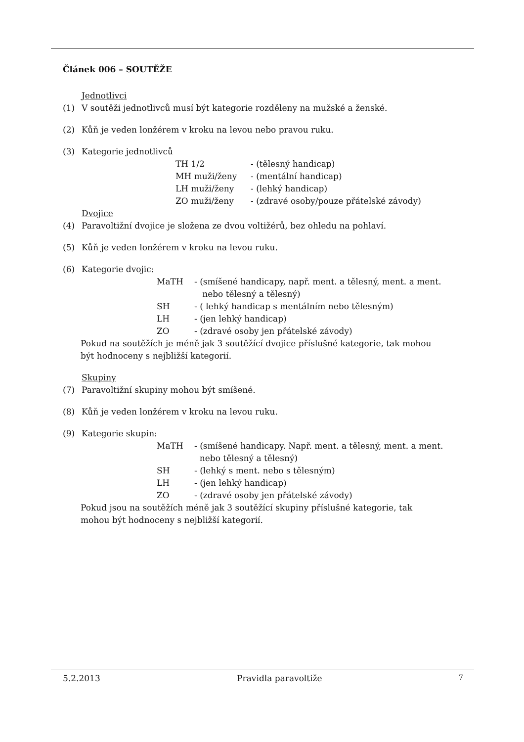Článek 006 – SOUTĚŽE
Jednotlivci
(1) V soutěži jednotlivců musí být kategorie rozděleny na mužské a ženské.
(2) Kůň je veden lonžérem v kroku na levou nebo pravou ruku.
(3) Kategorie jednotlivců
| TH 1/2 | - (tělesný handicap) |
| MH muži/ženy | - (mentální handicap) |
| LH muži/ženy | - (lehký handicap) |
| ZO muži/ženy | - (zdravé osoby/pouze přátelské závody) |
Dvojice
(4) Paravoltižní dvojice je složena ze dvou voltižérů, bez ohledu na pohlaví.
(5) Kůň je veden lonžérem v kroku na levou ruku.
(6) Kategorie dvojic:
| MaTH | - (smíšené handicapy, např. ment. a tělesný, ment. a ment. nebo tělesný a tělesný) |
| SH | - ( lehký handicap s mentálním nebo tělesným) |
| LH | - (jen lehký handicap) |
| ZO | - (zdravé osoby jen přátelské závody) |
Pokud na soutěžích je méně jak 3 soutěžící dvojice příslušné kategorie, tak mohou
být hodnoceny s nejbližší kategorií.
Skupiny
(7) Paravoltižní skupiny mohou být smíšené.
(8) Kůň je veden lonžérem v kroku na levou ruku.
(9) Kategorie skupin:
| MaTH | - (smíšené handicapy. Např. ment. a tělesný, ment. a ment. nebo tělesný a tělesný) |
| SH | - (lehký s ment. nebo s tělesným) |
| LH | - (jen lehký handicap) |
| ZO | - (zdravé osoby jen přátelské závody) |
Pokud jsou na soutěžích méně jak 3 soutěžící skupiny příslušné kategorie, tak
mohou být hodnoceny s nejbližší kategorií.
5.2.2013 Pravidla paravoltiže 7